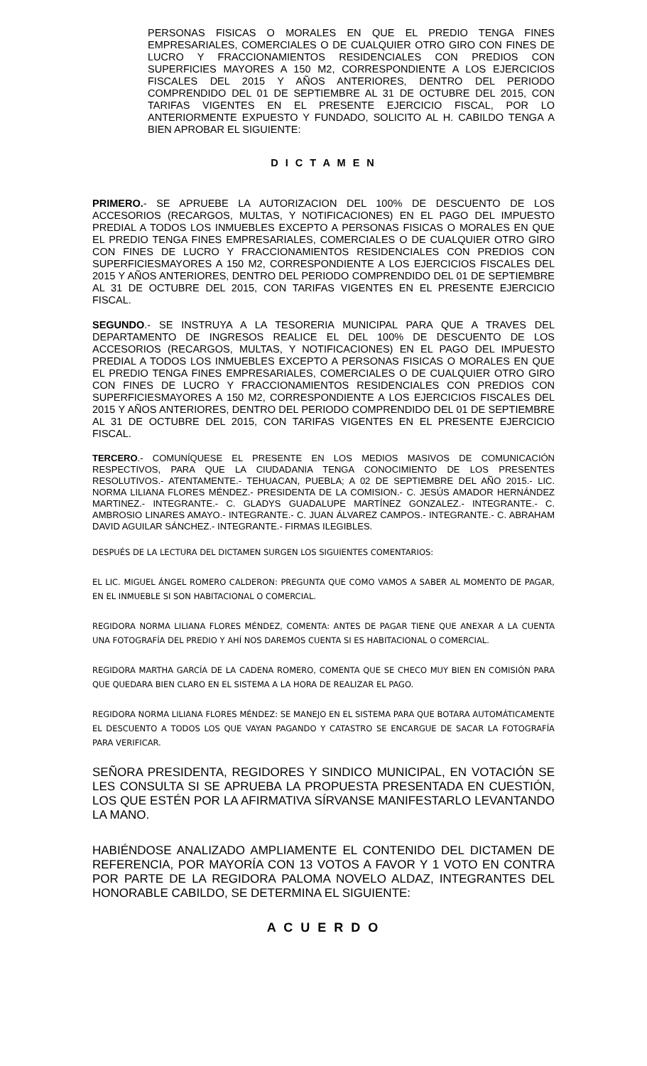PERSONAS FISICAS O MORALES EN QUE EL PREDIO TENGA FINES EMPRESARIALES, COMERCIALES O DE CUALQUIER OTRO GIRO CON FINES DE LUCRO Y FRACCIONAMIENTOS RESIDENCIALES CON PREDIOS CON SUPERFICIES MAYORES A 150 M2, CORRESPONDIENTE A LOS EJERCICIOS FISCALES DEL 2015 Y AÑOS ANTERIORES, DENTRO DEL PERIODO COMPRENDIDO DEL 01 DE SEPTIEMBRE AL 31 DE OCTUBRE DEL 2015, CON TARIFAS VIGENTES EN EL PRESENTE EJERCICIO FISCAL, POR LO ANTERIORMENTE EXPUESTO Y FUNDADO, SOLICITO AL H. CABILDO TENGA A BIEN APROBAR EL SIGUIENTE:
D I C T A M E N
PRIMERO.- SE APRUEBE LA AUTORIZACION DEL 100% DE DESCUENTO DE LOS ACCESORIOS (RECARGOS, MULTAS, Y NOTIFICACIONES) EN EL PAGO DEL IMPUESTO PREDIAL A TODOS LOS INMUEBLES EXCEPTO A PERSONAS FISICAS O MORALES EN QUE EL PREDIO TENGA FINES EMPRESARIALES, COMERCIALES O DE CUALQUIER OTRO GIRO CON FINES DE LUCRO Y FRACCIONAMIENTOS RESIDENCIALES CON PREDIOS CON SUPERFICIESMAYORES A 150 M2, CORRESPONDIENTE A LOS EJERCICIOS FISCALES DEL 2015 Y AÑOS ANTERIORES, DENTRO DEL PERIODO COMPRENDIDO DEL 01 DE SEPTIEMBRE AL 31 DE OCTUBRE DEL 2015, CON TARIFAS VIGENTES EN EL PRESENTE EJERCICIO FISCAL.
SEGUNDO.- SE INSTRUYA A LA TESORERIA MUNICIPAL PARA QUE A TRAVES DEL DEPARTAMENTO DE INGRESOS REALICE EL DEL 100% DE DESCUENTO DE LOS ACCESORIOS (RECARGOS, MULTAS, Y NOTIFICACIONES) EN EL PAGO DEL IMPUESTO PREDIAL A TODOS LOS INMUEBLES EXCEPTO A PERSONAS FISICAS O MORALES EN QUE EL PREDIO TENGA FINES EMPRESARIALES, COMERCIALES O DE CUALQUIER OTRO GIRO CON FINES DE LUCRO Y FRACCIONAMIENTOS RESIDENCIALES CON PREDIOS CON SUPERFICIESMAYORES A 150 M2, CORRESPONDIENTE A LOS EJERCICIOS FISCALES DEL 2015 Y AÑOS ANTERIORES, DENTRO DEL PERIODO COMPRENDIDO DEL 01 DE SEPTIEMBRE AL 31 DE OCTUBRE DEL 2015, CON TARIFAS VIGENTES EN EL PRESENTE EJERCICIO FISCAL.
TERCERO.- COMUNÍQUESE EL PRESENTE EN LOS MEDIOS MASIVOS DE COMUNICACIÓN RESPECTIVOS, PARA QUE LA CIUDADANIA TENGA CONOCIMIENTO DE LOS PRESENTES RESOLUTIVOS.- ATENTAMENTE.- TEHUACAN, PUEBLA; A 02 DE SEPTIEMBRE DEL AÑO 2015.- LIC. NORMA LILIANA FLORES MÉNDEZ.- PRESIDENTA DE LA COMISION.- C. JESÚS AMADOR HERNÁNDEZ MARTINEZ.- INTEGRANTE.- C. GLADYS GUADALUPE MARTÍNEZ GONZALEZ.- INTEGRANTE.- C. AMBROSIO LINARES AMAYO.- INTEGRANTE.- C. JUAN ÁLVAREZ CAMPOS.- INTEGRANTE.- C. ABRAHAM DAVID AGUILAR SÁNCHEZ.- INTEGRANTE.- FIRMAS ILEGIBLES.
DESPUÉS DE LA LECTURA DEL DICTAMEN SURGEN LOS SIGUIENTES COMENTARIOS:
EL LIC. MIGUEL ÁNGEL ROMERO CALDERON: PREGUNTA QUE COMO VAMOS A SABER AL MOMENTO DE PAGAR, EN EL INMUEBLE SI SON HABITACIONAL O COMERCIAL.
REGIDORA NORMA LILIANA FLORES MÉNDEZ, COMENTA: ANTES DE PAGAR TIENE QUE ANEXAR A LA CUENTA UNA FOTOGRAFÍA DEL PREDIO Y AHÍ NOS DAREMOS CUENTA SI ES HABITACIONAL O COMERCIAL.
REGIDORA MARTHA GARCÍA DE LA CADENA ROMERO, COMENTA QUE SE CHECO MUY BIEN EN COMISIÓN PARA QUE QUEDARA BIEN CLARO EN EL SISTEMA A LA HORA DE REALIZAR EL PAGO.
REGIDORA NORMA LILIANA FLORES MÉNDEZ: SE MANEJO EN EL SISTEMA PARA QUE BOTARA AUTOMÁTICAMENTE EL DESCUENTO A TODOS LOS QUE VAYAN PAGANDO Y CATASTRO SE ENCARGUE DE SACAR LA FOTOGRAFÍA PARA VERIFICAR.
SEÑORA PRESIDENTA, REGIDORES Y SINDICO MUNICIPAL, EN VOTACIÓN SE LES CONSULTA SI SE APRUEBA LA PROPUESTA PRESENTADA EN CUESTIÓN, LOS QUE ESTÉN POR LA AFIRMATIVA SÍRVANSE MANIFESTARLO LEVANTANDO LA MANO.
HABIÉNDOSE ANALIZADO AMPLIAMENTE EL CONTENIDO DEL DICTAMEN DE REFERENCIA, POR MAYORÍA CON 13 VOTOS A FAVOR Y 1 VOTO EN CONTRA POR PARTE DE LA REGIDORA PALOMA NOVELO ALDAZ, INTEGRANTES DEL HONORABLE CABILDO, SE DETERMINA EL SIGUIENTE:
A C U E R D O